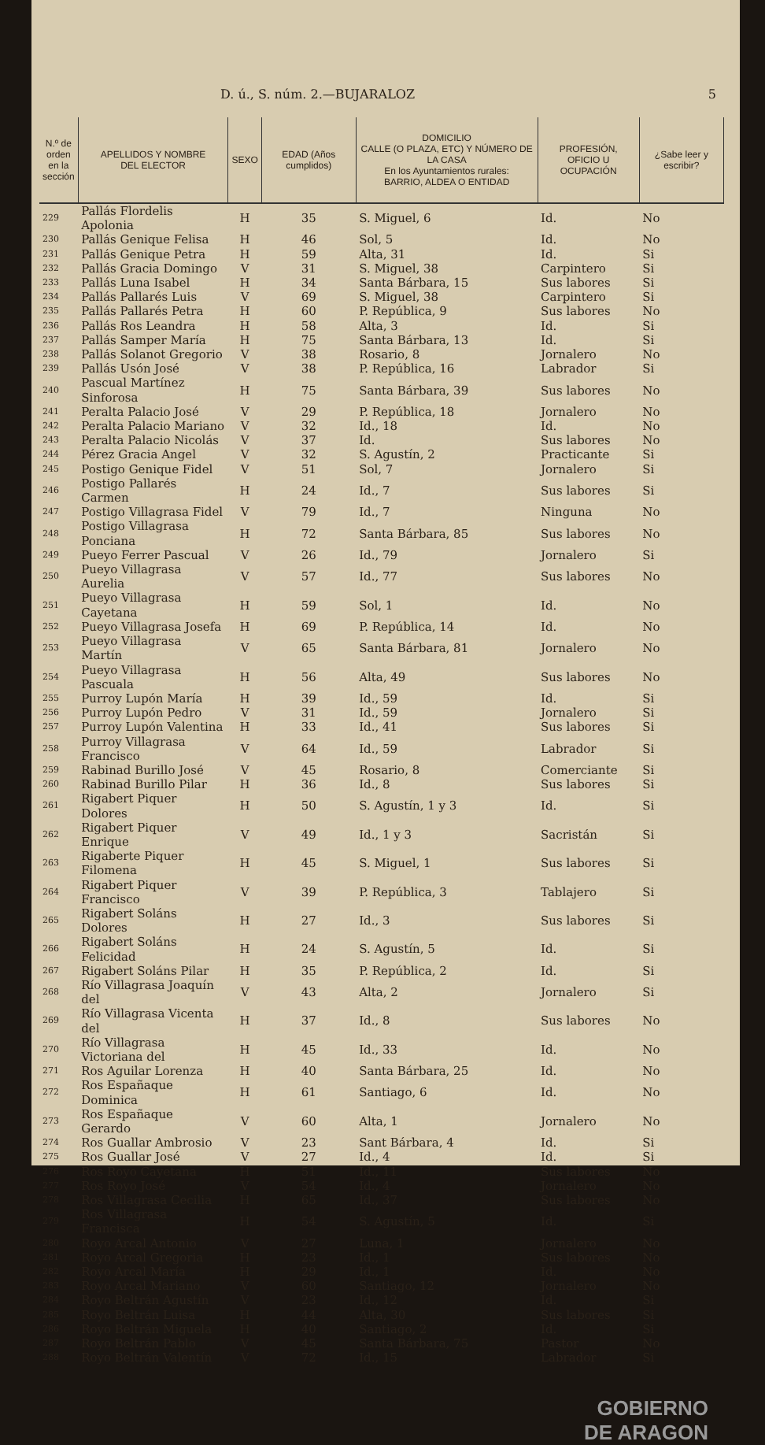D. ú., S. núm. 2.—BUJARALOZ 5
| N.º de orden en la sección | APELLIDOS Y NOMBRE DEL ELECTOR | SEXO | EDAD (Años cumplidos) | DOMICILIO CALLE (O PLAZA, ETC) Y NÚMERO DE LA CASA En los Ayuntamientos rurales: BARRIO, ALDEA O ENTIDAD | PROFESIÓN, OFICIO U OCUPACIÓN | ¿Sabe leer y escribir? |
| --- | --- | --- | --- | --- | --- | --- |
| 229 | Pallás Flordelis Apolonia | H | 35 | S. Miguel, 6 | Id. | No |
| 230 | Pallás Genique Felisa | H | 46 | Sol, 5 | Id. | No |
| 231 | Pallás Genique Petra | H | 59 | Alta, 31 | Id. | Si |
| 232 | Pallás Gracia Domingo | V | 31 | S. Miguel, 38 | Carpintero | Si |
| 233 | Pallás Luna Isabel | H | 34 | Santa Bárbara, 15 | Sus labores | Si |
| 234 | Pallás Pallarés Luis | V | 69 | S. Miguel, 38 | Carpintero | Si |
| 235 | Pallás Pallarés Petra | H | 60 | P. República, 9 | Sus labores | No |
| 236 | Pallás Ros Leandra | H | 58 | Alta, 3 | Id. | Si |
| 237 | Pallás Samper María | H | 75 | Santa Bárbara, 13 | Id. | Si |
| 238 | Pallás Solanot Gregorio | V | 38 | Rosario, 8 | Jornalero | No |
| 239 | Pallás Usón José | V | 38 | P. República, 16 | Labrador | Si |
| 240 | Pascual Martínez Sinforosa | H | 75 | Santa Bárbara, 39 | Sus labores | No |
| 241 | Peralta Palacio José | V | 29 | P. República, 18 | Jornalero | No |
| 242 | Peralta Palacio Mariano | V | 32 | Id., 18 | Id. | No |
| 243 | Peralta Palacio Nicolás | V | 37 | Id. | Sus labores | No |
| 244 | Pérez Gracia Angel | V | 32 | S. Agustín, 2 | Practicante | Si |
| 245 | Postigo Genique Fidel | V | 51 | Sol, 7 | Jornalero | Si |
| 246 | Postigo Pallarés Carmen | H | 24 | Id., 7 | Sus labores | Si |
| 247 | Postigo Villagrasa Fidel | V | 79 | Id., 7 | Ninguna | No |
| 248 | Postigo Villagrasa Ponciana | H | 72 | Santa Bárbara, 85 | Sus labores | No |
| 249 | Pueyo Ferrer Pascual | V | 26 | Id., 79 | Jornalero | Si |
| 250 | Pueyo Villagrasa Aurelia | V | 57 | Id., 77 | Sus labores | No |
| 251 | Pueyo Villagrasa Cayetana | H | 59 | Sol, 1 | Id. | No |
| 252 | Pueyo Villagrasa Josefa | H | 69 | P. República, 14 | Id. | No |
| 253 | Pueyo Villagrasa Martín | V | 65 | Santa Bárbara, 81 | Jornalero | No |
| 254 | Pueyo Villagrasa Pascuala | H | 56 | Alta, 49 | Sus labores | No |
| 255 | Purroy Lupón María | H | 39 | Id., 59 | Id. | Si |
| 256 | Purroy Lupón Pedro | V | 31 | Id., 59 | Jornalero | Si |
| 257 | Purroy Lupón Valentina | H | 33 | Id., 41 | Sus labores | Si |
| 258 | Purroy Villagrasa Francisco | V | 64 | Id., 59 | Labrador | Si |
| 259 | Rabinad Burillo José | V | 45 | Rosario, 8 | Comerciante | Si |
| 260 | Rabinad Burillo Pilar | H | 36 | Id., 8 | Sus labores | Si |
| 261 | Rigabert Piquer Dolores | H | 50 | S. Agustín, 1 y 3 | Id. | Si |
| 262 | Rigabert Piquer Enrique | V | 49 | Id., 1 y 3 | Sacristán | Si |
| 263 | Rigaberte Piquer Filomena | H | 45 | S. Miguel, 1 | Sus labores | Si |
| 264 | Rigabert Piquer Francisco | V | 39 | P. República, 3 | Tablajero | Si |
| 265 | Rigabert Soláns Dolores | H | 27 | Id., 3 | Sus labores | Si |
| 266 | Rigabert Soláns Felicidad | H | 24 | S. Agustín, 5 | Id. | Si |
| 267 | Rigabert Soláns Pilar | H | 35 | P. República, 2 | Id. | Si |
| 268 | Río Villagrasa Joaquín del | V | 43 | Alta, 2 | Jornalero | Si |
| 269 | Río Villagrasa Vicenta del | H | 37 | Id., 8 | Sus labores | No |
| 270 | Río Villagrasa Victoriana del | H | 45 | Id., 33 | Id. | No |
| 271 | Ros Aguilar Lorenza | H | 40 | Santa Bárbara, 25 | Id. | No |
| 272 | Ros Españaque Dominica | H | 61 | Santiago, 6 | Id. | No |
| 273 | Ros Españaque Gerardo | V | 60 | Alta, 1 | Jornalero | No |
| 274 | Ros Guallar Ambrosio | V | 23 | Sant Bárbara, 4 | Id. | Si |
| 275 | Ros Guallar José | V | 27 | Id., 4 | Id. | Si |
| 276 | Ros Royo Cayetana | H | 51 | Id., 11 | Sus labores | No |
| 277 | Ros Royo José | V | 54 | Id., 4 | Jornalero | No |
| 278 | Ros Villagrasa Cecilia | H | 65 | Id., 37 | Sus labores | No |
| 279 | Ros Villagrasa Francisca | H | 54 | S. Agustín, 5 | Id. | Si |
| 280 | Royo Arcal Antonio | V | 27 | Luna, 1 | Jornalero | No |
| 281 | Royo Arcal Gregoria | H | 23 | Id., 1 | Sus labores | No |
| 282 | Royo Arcal María | H | 29 | Id., 1 | Id. | No |
| 283 | Royo Arcal Mariano | V | 60 | Santiago, 12 | Jornalero | No |
| 284 | Royo Beltrán Agustín | V | 23 | Id., 12 | Id. | Si |
| 285 | Royo Beltrán Luisa | H | 44 | Alta, 30 | Sus labores | Si |
| 286 | Royo Beltrán Miguela | H | 40 | Santiago, 2 | Id. | Si |
| 287 | Royo Beltrán Pablo | V | 45 | Santa Bárbara, 75 | Pastor | No |
| 288 | Royo Beltrán Valentín | V | 72 | Id., 15 | Labrador | Si |
GOBIERNO
DE ARAGON